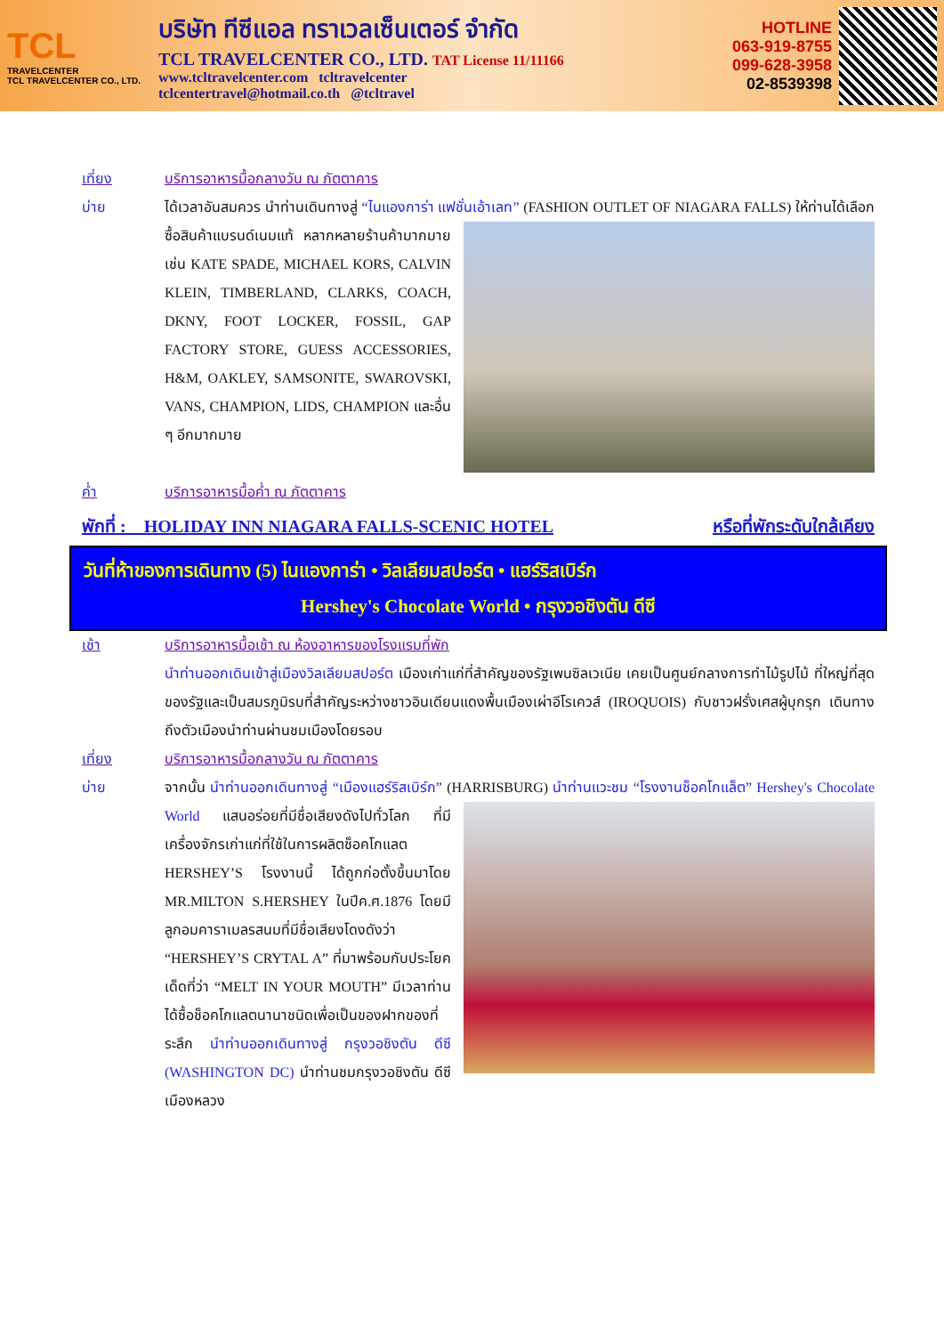TCL
TRAVELCENTER
TCL TRAVELCENTER CO., LTD.
บริษัท ทีซีแอล ทราเวลเซ็นเตอร์ จำกัด
TCL TRAVELCENTER CO., LTD. TAT License 11/11166
www.tcltravelcenter.com tcltravelcenter
tclcentertravel@hotmail.co.th @tcltravel
HOTLINE
063-919-8755
099-628-3958
02-8539398
เที่ยง บริการอาหารมื้อกลางวัน ณ ภัตตาคาร
บ่าย ได้เวลาอันสมควร นำท่านเดินทางสู่ “ไนแองการ่า แฟชั่นเอ้าเลท” (FASHION OUTLET OF NIAGARA
FALLS) ให้ท่านได้เลือกซื้อสินค้าแบรนด์เนมแท้ หลากหลายร้านค้ามากมาย เช่น KATE SPADE, MICHAEL KORS, CALVIN KLEIN, TIMBERLAND, CLARKS, COACH, DKNY, FOOT LOCKER, FOSSIL, GAP FACTORY STORE, GUESS ACCESSORIES, H&M, OAKLEY, SAMSONITE, SWAROVSKI, VANS, CHAMPION, LIDS, CHAMPION และอื่น ๆ อีกมากมาย
ค่ำ บริการอาหารมื้อค่ำ ณ ภัตตาคาร
พักที่ : HOLIDAY INN NIAGARA FALLS-SCENIC HOTEL หรือที่พักระดับใกล้เคียง
วันที่ห้าของการเดินทาง (5) ไนแองการ่า • วิลเลียมสปอร์ต • แฮร์ริสเบิร์ก
Hershey's Chocolate World • กรุงวอชิงตัน ดีซี
เช้า บริการอาหารมื้อเช้า ณ ห้องอาหารของโรงแรมที่พัก
นำท่านออกเดินเข้าสู่เมืองวิลเลียมสปอร์ต เมืองเก่าแก่ที่สำคัญของรัฐเพนซิลเวเนีย เคยเป็นศูนย์กลางการทำไม้รูปไม้ ที่ใหญ่ที่สุดของรัฐและเป็นสมรภูมิรบที่สำคัญระหว่างชาวอินเดียนแดงพื้นเมืองเผ่าอีโรเควส์ (IROQUOIS) กับชาวฝรั่งเศสผู้บุกรุก เดินทางถึงตัวเมืองนำท่านผ่านชมเมืองโดยรอบ
เที่ยง บริการอาหารมื้อกลางวัน ณ ภัตตาคาร
บ่าย จากนั้น นำท่านออกเดินทางสู่ “เมืองแฮร์ริสเบิร์ก” (HARRISBURG) นำท่านแวะชม “โรงงานช็อคโกแล็ต”
Hershey's Chocolate World แสนอร่อยที่มีชื่อเสียงดังไปทั่วโลก ที่มีเครื่องจักรเก่าแก่ที่ใช้ในการผลิตช็อคโกแลต HERSHEY’S โรงงานนี้ ได้ถูกก่อตั้งขึ้นมาโดย MR.MILTON S.HERSHEY ในปีค.ศ.1876 โดยมีลูกอมคาราเมลรสนมที่มีชื่อเสียงโดงดังว่า “HERSHEY’S CRYTAL A” ที่มาพร้อมกับประโยคเด็ดที่ว่า “MELT IN YOUR MOUTH” มีเวลาท่านได้ซื้อช็อคโกแลตนานาชนิดเพื่อเป็นของฝากของที่ระลึก นำท่านออกเดินทางสู่ กรุงวอชิงตัน ดีซี (WASHINGTON DC) นำท่านชมกรุงวอชิงตัน ดีซี เมืองหลวง